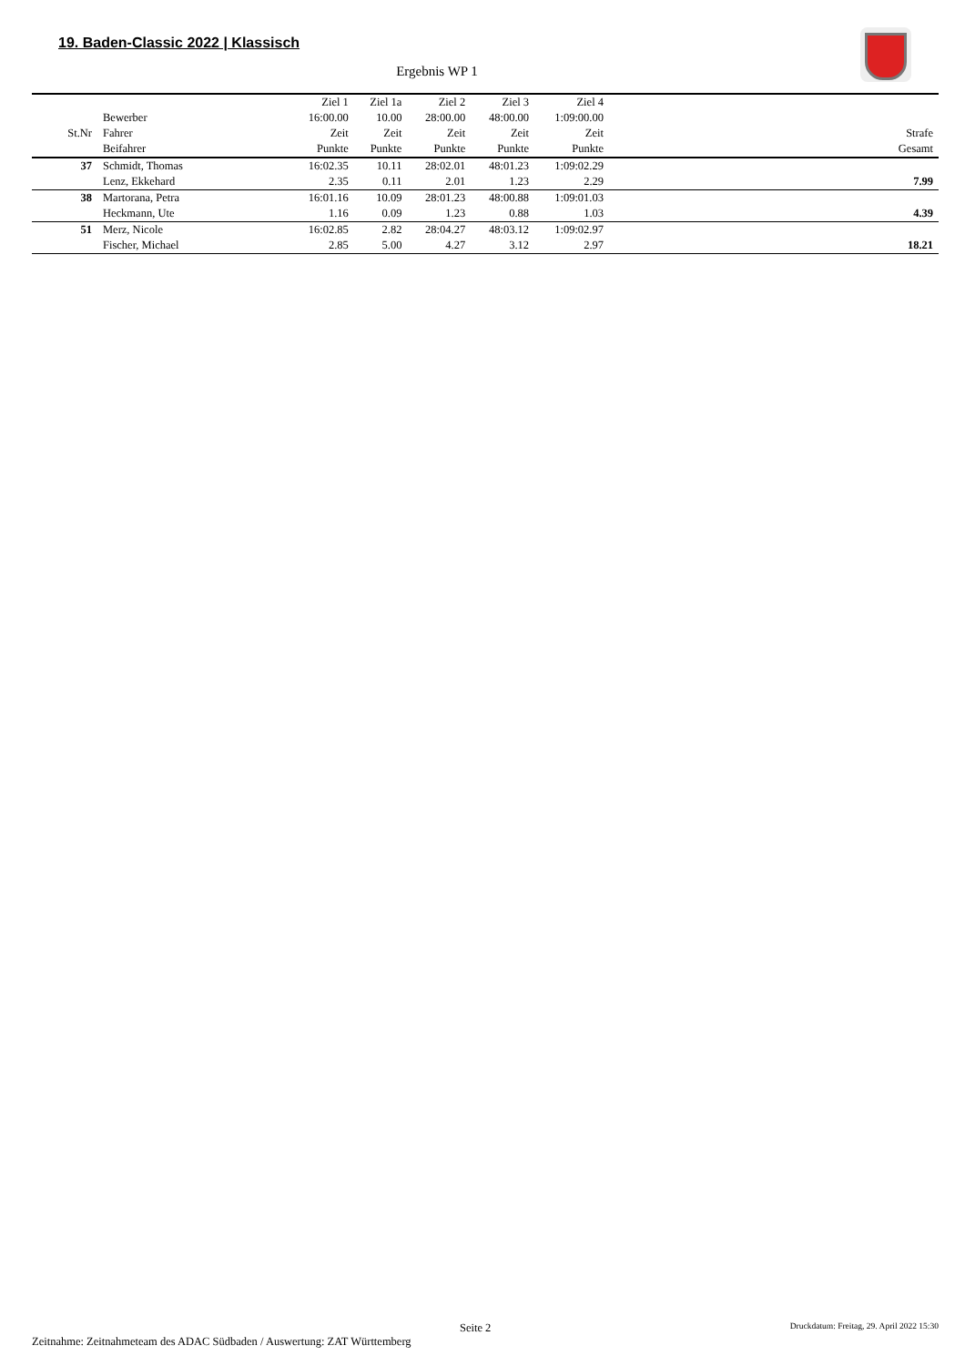19. Baden-Classic 2022 | Klassisch
Ergebnis WP 1
| | | Ziel 1 | Ziel 1a | Ziel 2 | Ziel 3 | Ziel 4 | |
| --- | --- | --- | --- | --- | --- | --- | --- |
| | Bewerber | 16:00.00 | 10.00 | 28:00.00 | 48:00.00 | 1:09:00.00 | |
| St.Nr | Fahrer | Zeit | Zeit | Zeit | Zeit | Zeit | Strafe |
| | Beifahrer | Punkte | Punkte | Punkte | Punkte | Punkte | Gesamt |
| 37 | Schmidt, Thomas | 16:02.35 | 10.11 | 28:02.01 | 48:01.23 | 1:09:02.29 | |
| | Lenz, Ekkehard | 2.35 | 0.11 | 2.01 | 1.23 | 2.29 | 7.99 |
| 38 | Martorana, Petra | 16:01.16 | 10.09 | 28:01.23 | 48:00.88 | 1:09:01.03 | |
| | Heckmann, Ute | 1.16 | 0.09 | 1.23 | 0.88 | 1.03 | 4.39 |
| 51 | Merz, Nicole | 16:02.85 | 2.82 | 28:04.27 | 48:03.12 | 1:09:02.97 | |
| | Fischer, Michael | 2.85 | 5.00 | 4.27 | 3.12 | 2.97 | 18.21 |
Seite 2 Druckdatum: Freitag, 29. April 2022 15:30
Zeitnahme: Zeitnahmeteam des ADAC Südbaden / Auswertung: ZAT Württemberg